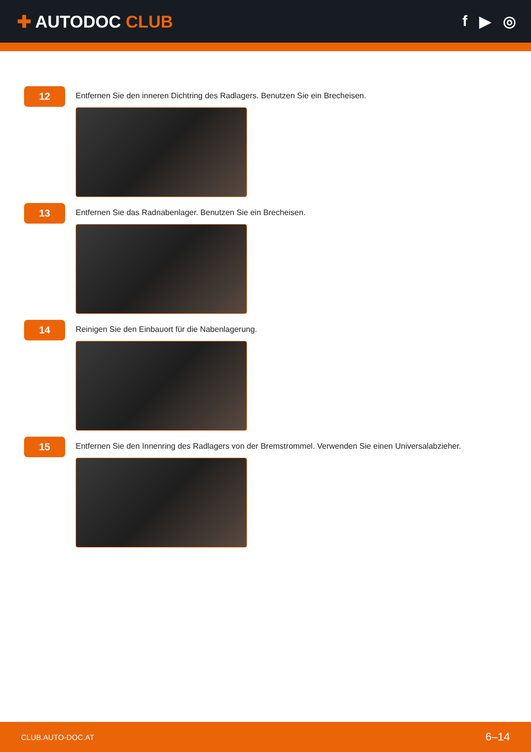✚ AUTODOC CLUB f ▶ ◎
12
Entfernen Sie den inneren Dichtring des Radlagers. Benutzen Sie ein Brecheisen.
13
Entfernen Sie das Radnabenlager. Benutzen Sie ein Brecheisen.
14
Reinigen Sie den Einbauort für die Nabenlagerung.
15
Entfernen Sie den Innenring des Radlagers von der Bremstrommel. Verwenden Sie einen Universalabzieher.
CLUB.AUTO-DOC.AT 6–14